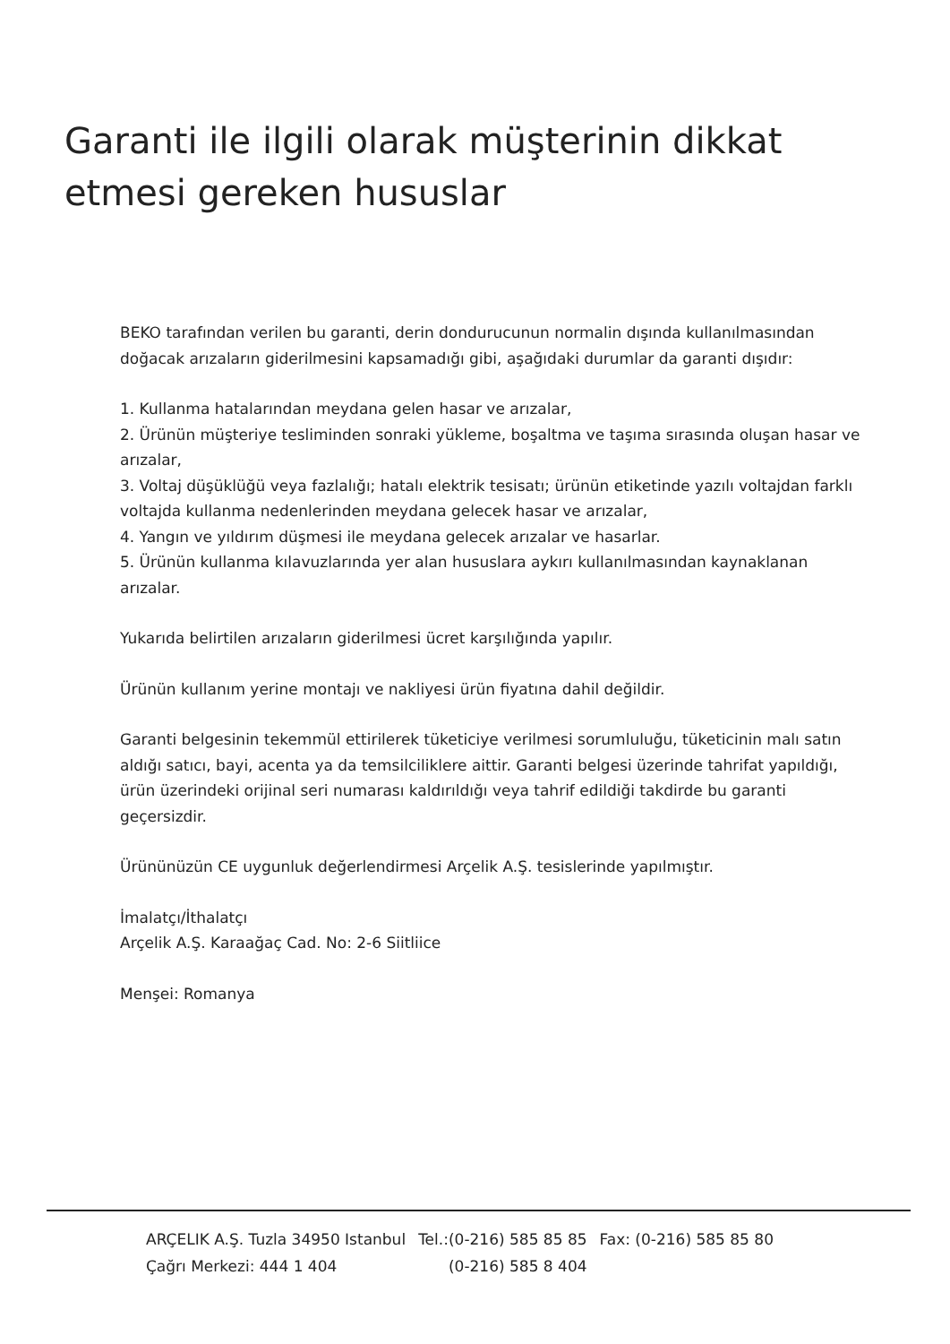Garanti ile ilgili olarak müşterinin dikkat etmesi gereken hususlar
BEKO tarafından verilen bu garanti, derin dondurucunun normalin dışında kullanılmasından doğacak arızaların giderilmesini kapsamadığı gibi, aşağıdaki durumlar da garanti dışıdır:
1. Kullanma hatalarından meydana gelen hasar ve arızalar,
2. Ürünün müşteriye tesliminden sonraki yükleme, boşaltma ve taşıma sırasında oluşan hasar ve arızalar,
3. Voltaj düşüklüğü veya fazlalığı; hatalı elektrik tesisatı; ürünün etiketinde yazılı voltajdan farklı voltajda kullanma nedenlerinden meydana gelecek hasar ve arızalar,
4. Yangın ve yıldırım düşmesi ile meydana gelecek arızalar ve hasarlar.
5. Ürünün kullanma kılavuzlarında yer alan hususlara aykırı kullanılmasından kaynaklanan arızalar.
Yukarıda belirtilen arızaların giderilmesi ücret karşılığında yapılır.
Ürünün kullanım yerine montajı ve nakliyesi ürün fiyatına dahil değildir.
Garanti belgesinin tekemmül ettirilerek tüketiciye verilmesi sorumluluğu, tüketicinin malı satın aldığı satıcı, bayi, acenta ya da temsilciliklere aittir. Garanti belgesi üzerinde tahrifat yapıldığı, ürün üzerindeki orijinal seri numarası kaldırıldığı veya tahrif edildiği takdirde bu garanti geçersizdir.
Ürününüzün CE uygunluk değerlendirmesi Arçelik A.Ş. tesislerinde yapılmıştır.
İmalatçı/İthalatçı
Arçelik A.Ş. Karaağaç Cad. No: 2-6 Siitliice
Menşei: Romanya
| ARÇELIK A.Ş. Tuzla 34950 Istanbul | Tel.:(0-216) 585 85 85 | Fax: (0-216) 585 85 80 |
| Çağrı Merkezi: 444 1 404 | (0-216) 585 8 404 | |